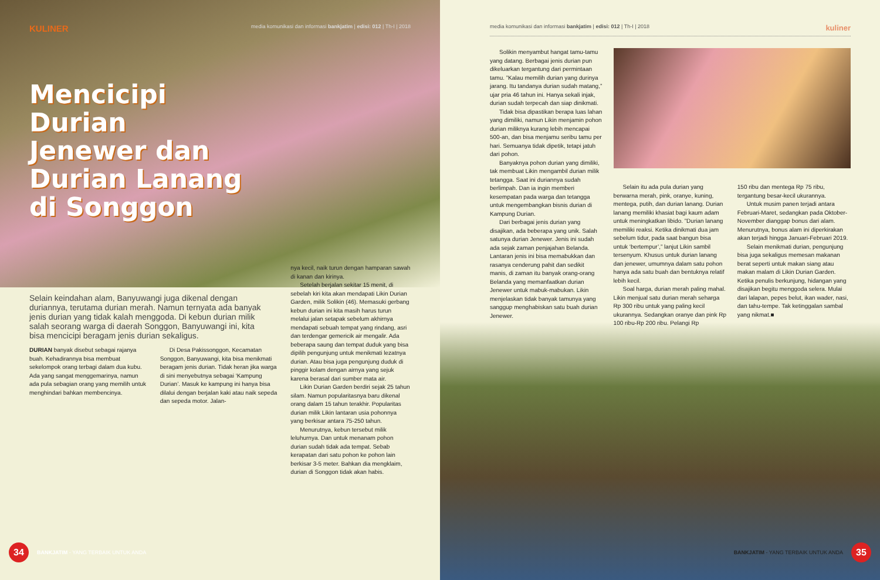KULINER media komunikasi dan informasi bankjatim | edisi: 012 | Th-I | 2018
Mencicipi
Durian
Jenewer dan
Durian Lanang
di Songgon
Selain keindahan alam, Banyuwangi juga dikenal dengan duriannya, terutama durian merah. Namun ternyata ada banyak jenis durian yang tidak kalah menggoda. Di kebun durian milik salah seorang warga di daerah Songgon, Banyuwangi ini, kita bisa mencicipi beragam jenis durian sekaligus.
DURIAN banyak disebut sebagai rajanya buah. Kehadirannya bisa membuat sekelompok orang terbagi dalam dua kubu. Ada yang sangat menggemarinya, namun ada pula sebagian orang yang memilih untuk menghindari bahkan membencinya.
Di Desa Pakissonggon, Kecamatan Songgon, Banyuwangi, kita bisa menikmati beragam jenis durian. Tidak heran jika warga di sini menyebutnya sebagai ‘Kampung Durian’. Masuk ke kampung ini hanya bisa dilalui dengan berjalan kaki atau naik sepeda dan sepeda motor. Jalan-
nya kecil, naik turun dengan hamparan sawah di kanan dan kirinya.
Setelah berjalan sekitar 15 menit, di sebelah kiri kita akan mendapati Likin Durian Garden, milik Solikin (46). Memasuki gerbang kebun durian ini kita masih harus turun melalui jalan setapak sebelum akhirnya mendapati sebuah tempat yang rindang, asri dan terdengar gemericik air mengalir. Ada beberapa saung dan tempat duduk yang bisa dipilih pengunjung untuk menikmati lezatnya durian. Atau bisa juga pengunjung duduk di pinggir kolam dengan airnya yang sejuk karena berasal dari sumber mata air.
Likin Durian Garden berdiri sejak 25 tahun silam. Namun popularitasnya baru dikenal orang dalam 15 tahun terakhir. Popularitas durian milik Likin lantaran usia pohonnya yang berkisar antara 75-250 tahun.
Menurutnya, kebun tersebut milik leluhurnya. Dan untuk menanam pohon durian sudah tidak ada tempat. Sebab kerapatan dari satu pohon ke pohon lain berkisar 3-5 meter. Bahkan dia mengklaim, durian di Songgon tidak akan habis.
34 BANKJATIM - YANG TERBAIK UNTUK ANDA
media komunikasi dan informasi bankjatim | edisi: 012 | Th-I | 2018 kuliner
Solikin menyambut hangat tamu-tamu yang datang. Berbagai jenis durian pun dikeluarkan tergantung dari permintaan tamu. ”Kalau memilih durian yang durinya jarang. Itu tandanya durian sudah matang,” ujar pria 46 tahun ini. Hanya sekali injak, durian sudah terpecah dan siap dinikmati.
Tidak bisa dipastikan berapa luas lahan yang dimiliki, namun Likin menjamin pohon durian miliknya kurang lebih mencapai 500-an, dan bisa menjamu seribu tamu per hari. Semuanya tidak dipetik, tetapi jatuh dari pohon.
Banyaknya pohon durian yang dimiliki, tak membuat Likin mengambil durian milik tetangga. Saat ini duriannya sudah berlimpah. Dan ia ingin memberi kesempatan pada warga dan tetangga untuk mengembangkan bisnis durian di Kampung Durian.
Dari berbagai jenis durian yang disajikan, ada beberapa yang unik. Salah satunya durian Jenewer. Jenis ini sudah ada sejak zaman penjajahan Belanda. Lantaran jenis ini bisa memabukkan dan rasanya cenderung pahit dan sedikit manis, di zaman itu banyak orang-orang Belanda yang memanfaatkan durian Jenewer untuk mabuk-mabukan. Likin menjelaskan tidak banyak tamunya yang sanggup menghabiskan satu buah durian Jenewer.
Selain itu ada pula durian yang berwarna merah, pink, oranye, kuning, mentega, putih, dan durian lanang. Durian lanang memiliki khasiat bagi kaum adam untuk meningkatkan libido. ”Durian lanang memiliki reaksi. Ketika dinikmati dua jam sebelum tidur, pada saat bangun bisa untuk ‘bertempur’,” lanjut Likin sambil tersenyum. Khusus untuk durian lanang dan jenewer, umumnya dalam satu pohon hanya ada satu buah dan bentuknya relatif lebih kecil.
Soal harga, durian merah paling mahal. Likin menjual satu durian merah seharga Rp 300 ribu untuk yang paling kecil ukurannya. Sedangkan oranye dan pink Rp 100 ribu-Rp 200 ribu. Pelangi Rp
150 ribu dan mentega Rp 75 ribu, tergantung besar-kecil ukurannya.
Untuk musim panen terjadi antara Februari-Maret, sedangkan pada Oktober-November dianggap bonus dari alam. Menurutnya, bonus alam ini diperkirakan akan terjadi hingga Januari-Februari 2019.
Selain menikmati durian, pengunjung bisa juga sekaligus memesan makanan berat seperti untuk makan siang atau makan malam di Likin Durian Garden. Ketika penulis berkunjung, hidangan yang disajikan begitu menggoda selera. Mulai dari lalapan, pepes belut, ikan wader, nasi, dan tahu-tempe. Tak ketinggalan sambal yang nikmat.■
BANKJATIM - YANG TERBAIK UNTUK ANDA 35